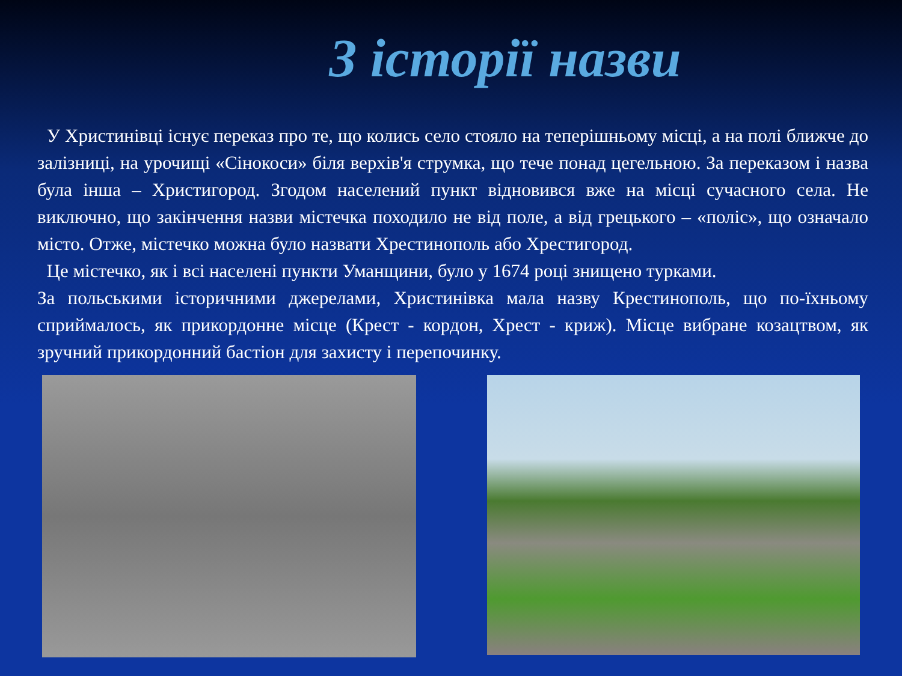З історії назви
У Христинівці існує переказ про те, що колись село стояло на теперішньому місці, а на полі ближче до залізниці, на урочищі «Сінокоси» біля верхів'я струмка, що тече понад цегельною. За переказом і назва була інша – Христигород. Згодом населений пункт відновився вже на місці сучасного села. Не виключно, що закінчення назви містечка походило не від поле, а від грецького – «поліс», що означало місто. Отже, містечко можна було назвати Хрестинополь або Хрестигород.
Це містечко, як і всі населені пункти Уманщини, було у 1674 році знищено турками.
За польськими історичними джерелами, Христинівка мала назву Крестинополь, що по-їхньому сприймалось, як прикордонне місце (Крест - кордон, Хрест - криж). Місце вибране козацтвом, як зручний прикордонний бастіон для захисту і перепочинку.